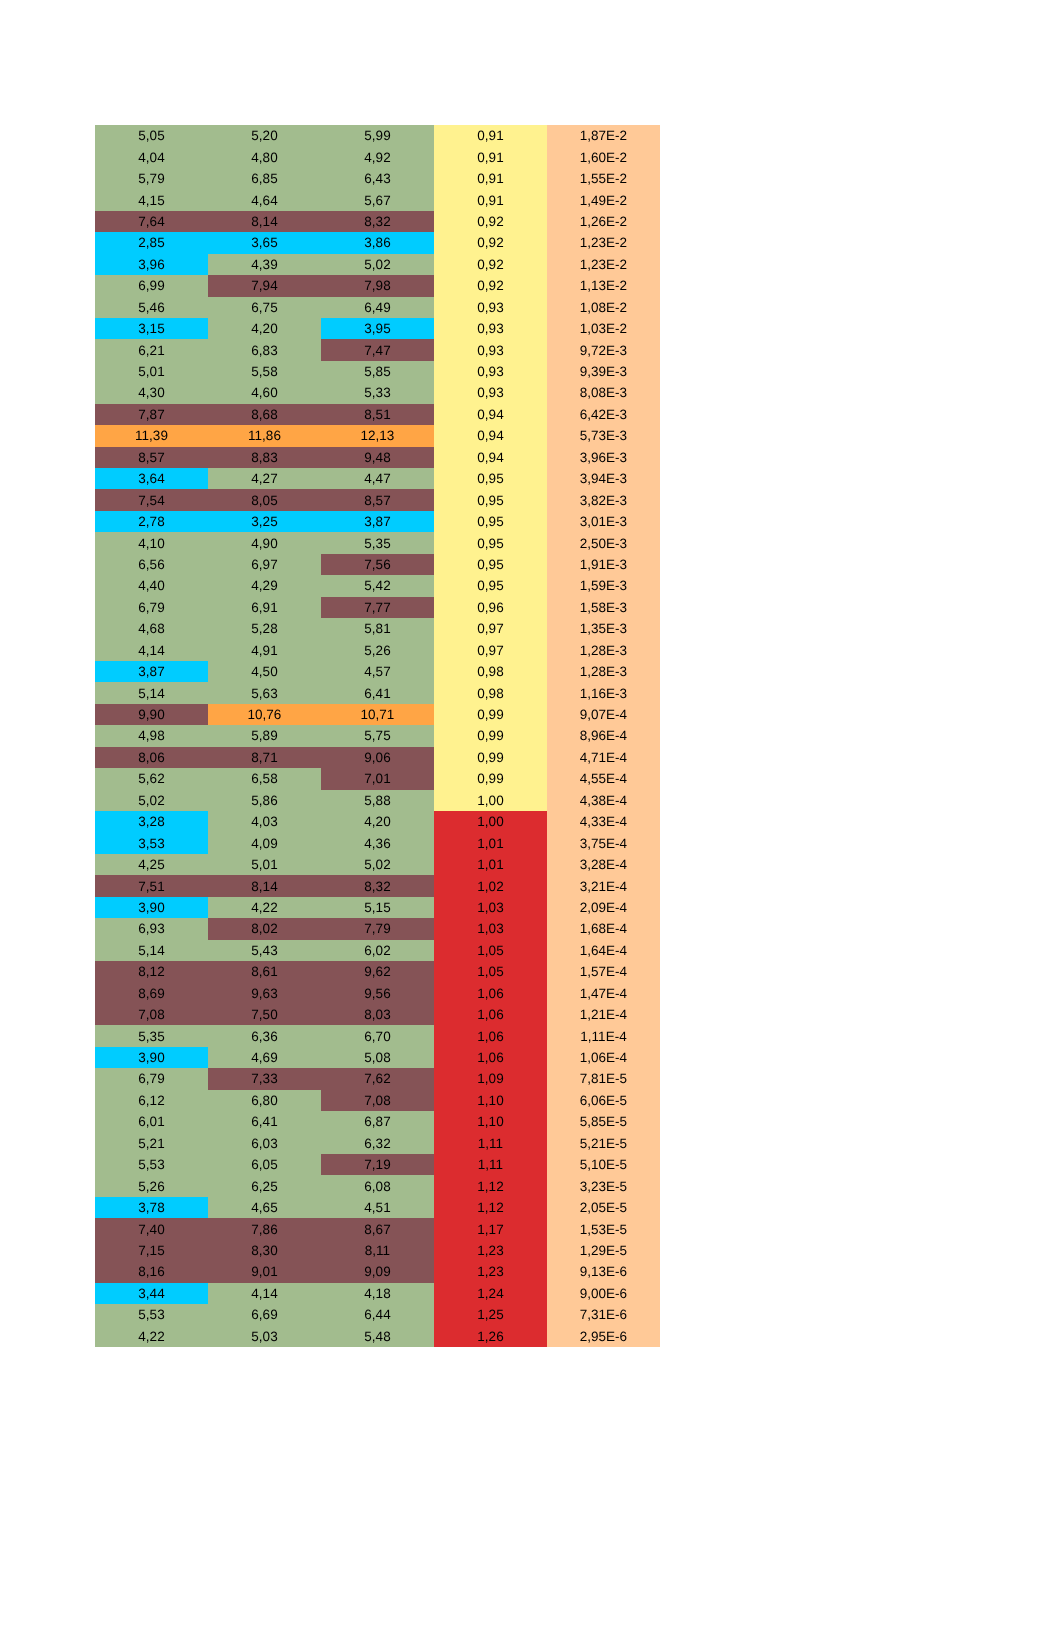| 5,05 | 5,20 | 5,99 | 0,91 | 1,87E-2 |
| 4,04 | 4,80 | 4,92 | 0,91 | 1,60E-2 |
| 5,79 | 6,85 | 6,43 | 0,91 | 1,55E-2 |
| 4,15 | 4,64 | 5,67 | 0,91 | 1,49E-2 |
| 7,64 | 8,14 | 8,32 | 0,92 | 1,26E-2 |
| 2,85 | 3,65 | 3,86 | 0,92 | 1,23E-2 |
| 3,96 | 4,39 | 5,02 | 0,92 | 1,23E-2 |
| 6,99 | 7,94 | 7,98 | 0,92 | 1,13E-2 |
| 5,46 | 6,75 | 6,49 | 0,93 | 1,08E-2 |
| 3,15 | 4,20 | 3,95 | 0,93 | 1,03E-2 |
| 6,21 | 6,83 | 7,47 | 0,93 | 9,72E-3 |
| 5,01 | 5,58 | 5,85 | 0,93 | 9,39E-3 |
| 4,30 | 4,60 | 5,33 | 0,93 | 8,08E-3 |
| 7,87 | 8,68 | 8,51 | 0,94 | 6,42E-3 |
| 11,39 | 11,86 | 12,13 | 0,94 | 5,73E-3 |
| 8,57 | 8,83 | 9,48 | 0,94 | 3,96E-3 |
| 3,64 | 4,27 | 4,47 | 0,95 | 3,94E-3 |
| 7,54 | 8,05 | 8,57 | 0,95 | 3,82E-3 |
| 2,78 | 3,25 | 3,87 | 0,95 | 3,01E-3 |
| 4,10 | 4,90 | 5,35 | 0,95 | 2,50E-3 |
| 6,56 | 6,97 | 7,56 | 0,95 | 1,91E-3 |
| 4,40 | 4,29 | 5,42 | 0,95 | 1,59E-3 |
| 6,79 | 6,91 | 7,77 | 0,96 | 1,58E-3 |
| 4,68 | 5,28 | 5,81 | 0,97 | 1,35E-3 |
| 4,14 | 4,91 | 5,26 | 0,97 | 1,28E-3 |
| 3,87 | 4,50 | 4,57 | 0,98 | 1,28E-3 |
| 5,14 | 5,63 | 6,41 | 0,98 | 1,16E-3 |
| 9,90 | 10,76 | 10,71 | 0,99 | 9,07E-4 |
| 4,98 | 5,89 | 5,75 | 0,99 | 8,96E-4 |
| 8,06 | 8,71 | 9,06 | 0,99 | 4,71E-4 |
| 5,62 | 6,58 | 7,01 | 0,99 | 4,55E-4 |
| 5,02 | 5,86 | 5,88 | 1,00 | 4,38E-4 |
| 3,28 | 4,03 | 4,20 | 1,00 | 4,33E-4 |
| 3,53 | 4,09 | 4,36 | 1,01 | 3,75E-4 |
| 4,25 | 5,01 | 5,02 | 1,01 | 3,28E-4 |
| 7,51 | 8,14 | 8,32 | 1,02 | 3,21E-4 |
| 3,90 | 4,22 | 5,15 | 1,03 | 2,09E-4 |
| 6,93 | 8,02 | 7,79 | 1,03 | 1,68E-4 |
| 5,14 | 5,43 | 6,02 | 1,05 | 1,64E-4 |
| 8,12 | 8,61 | 9,62 | 1,05 | 1,57E-4 |
| 8,69 | 9,63 | 9,56 | 1,06 | 1,47E-4 |
| 7,08 | 7,50 | 8,03 | 1,06 | 1,21E-4 |
| 5,35 | 6,36 | 6,70 | 1,06 | 1,11E-4 |
| 3,90 | 4,69 | 5,08 | 1,06 | 1,06E-4 |
| 6,79 | 7,33 | 7,62 | 1,09 | 7,81E-5 |
| 6,12 | 6,80 | 7,08 | 1,10 | 6,06E-5 |
| 6,01 | 6,41 | 6,87 | 1,10 | 5,85E-5 |
| 5,21 | 6,03 | 6,32 | 1,11 | 5,21E-5 |
| 5,53 | 6,05 | 7,19 | 1,11 | 5,10E-5 |
| 5,26 | 6,25 | 6,08 | 1,12 | 3,23E-5 |
| 3,78 | 4,65 | 4,51 | 1,12 | 2,05E-5 |
| 7,40 | 7,86 | 8,67 | 1,17 | 1,53E-5 |
| 7,15 | 8,30 | 8,11 | 1,23 | 1,29E-5 |
| 8,16 | 9,01 | 9,09 | 1,23 | 9,13E-6 |
| 3,44 | 4,14 | 4,18 | 1,24 | 9,00E-6 |
| 5,53 | 6,69 | 6,44 | 1,25 | 7,31E-6 |
| 4,22 | 5,03 | 5,48 | 1,26 | 2,95E-6 |